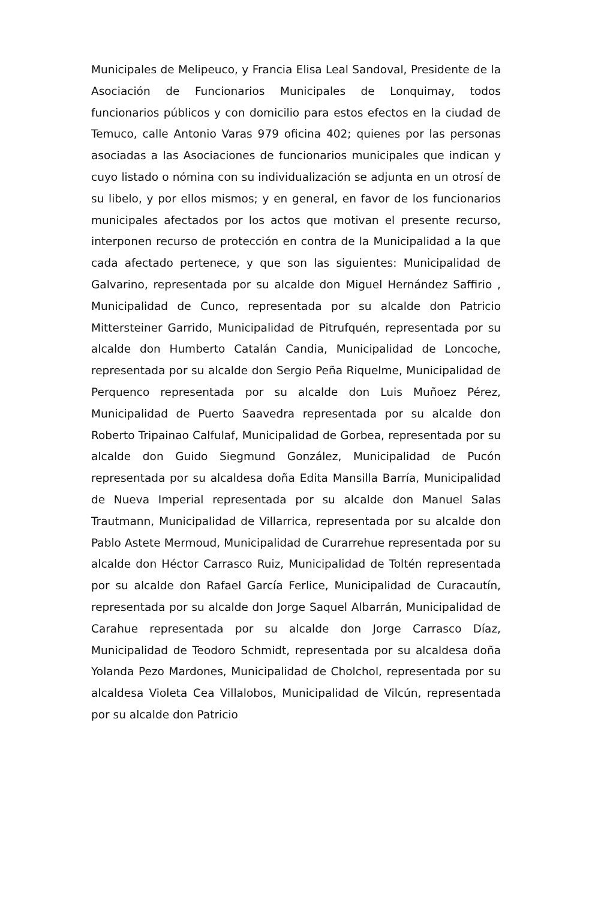Municipales de Melipeuco, y Francia Elisa Leal Sandoval, Presidente de la Asociación de Funcionarios Municipales de Lonquimay, todos funcionarios públicos y con domicilio para estos efectos en la ciudad de Temuco, calle Antonio Varas 979 oficina 402; quienes por las personas asociadas a las Asociaciones de funcionarios municipales que indican y cuyo listado o nómina con su individualización se adjunta en un otrosí de su libelo, y por ellos mismos; y en general, en favor de los funcionarios municipales afectados por los actos que motivan el presente recurso, interponen recurso de protección en contra de la Municipalidad a la que cada afectado pertenece, y que son las siguientes: Municipalidad de Galvarino, representada por su alcalde don Miguel Hernández Saffirio , Municipalidad de Cunco, representada por su alcalde don Patricio Mittersteiner Garrido, Municipalidad de Pitrufquén, representada por su alcalde don Humberto Catalán Candia, Municipalidad de Loncoche, representada por su alcalde don Sergio Peña Riquelme, Municipalidad de Perquenco representada por su alcalde don Luis Muñoez Pérez, Municipalidad de Puerto Saavedra representada por su alcalde don Roberto Tripainao Calfulaf, Municipalidad de Gorbea, representada por su alcalde don Guido Siegmund González, Municipalidad de Pucón representada por su alcaldesa doña Edita Mansilla Barría, Municipalidad de Nueva Imperial representada por su alcalde don Manuel Salas Trautmann, Municipalidad de Villarrica, representada por su alcalde don Pablo Astete Mermoud, Municipalidad de Curarrehue representada por su alcalde don Héctor Carrasco Ruiz, Municipalidad de Toltén representada por su alcalde don Rafael García Ferlice, Municipalidad de Curacautín, representada por su alcalde don Jorge Saquel Albarrán, Municipalidad de Carahue representada por su alcalde don Jorge Carrasco Díaz, Municipalidad de Teodoro Schmidt, representada por su alcaldesa doña Yolanda Pezo Mardones, Municipalidad de Cholchol, representada por su alcaldesa Violeta Cea Villalobos, Municipalidad de Vilcún, representada por su alcalde don Patricio